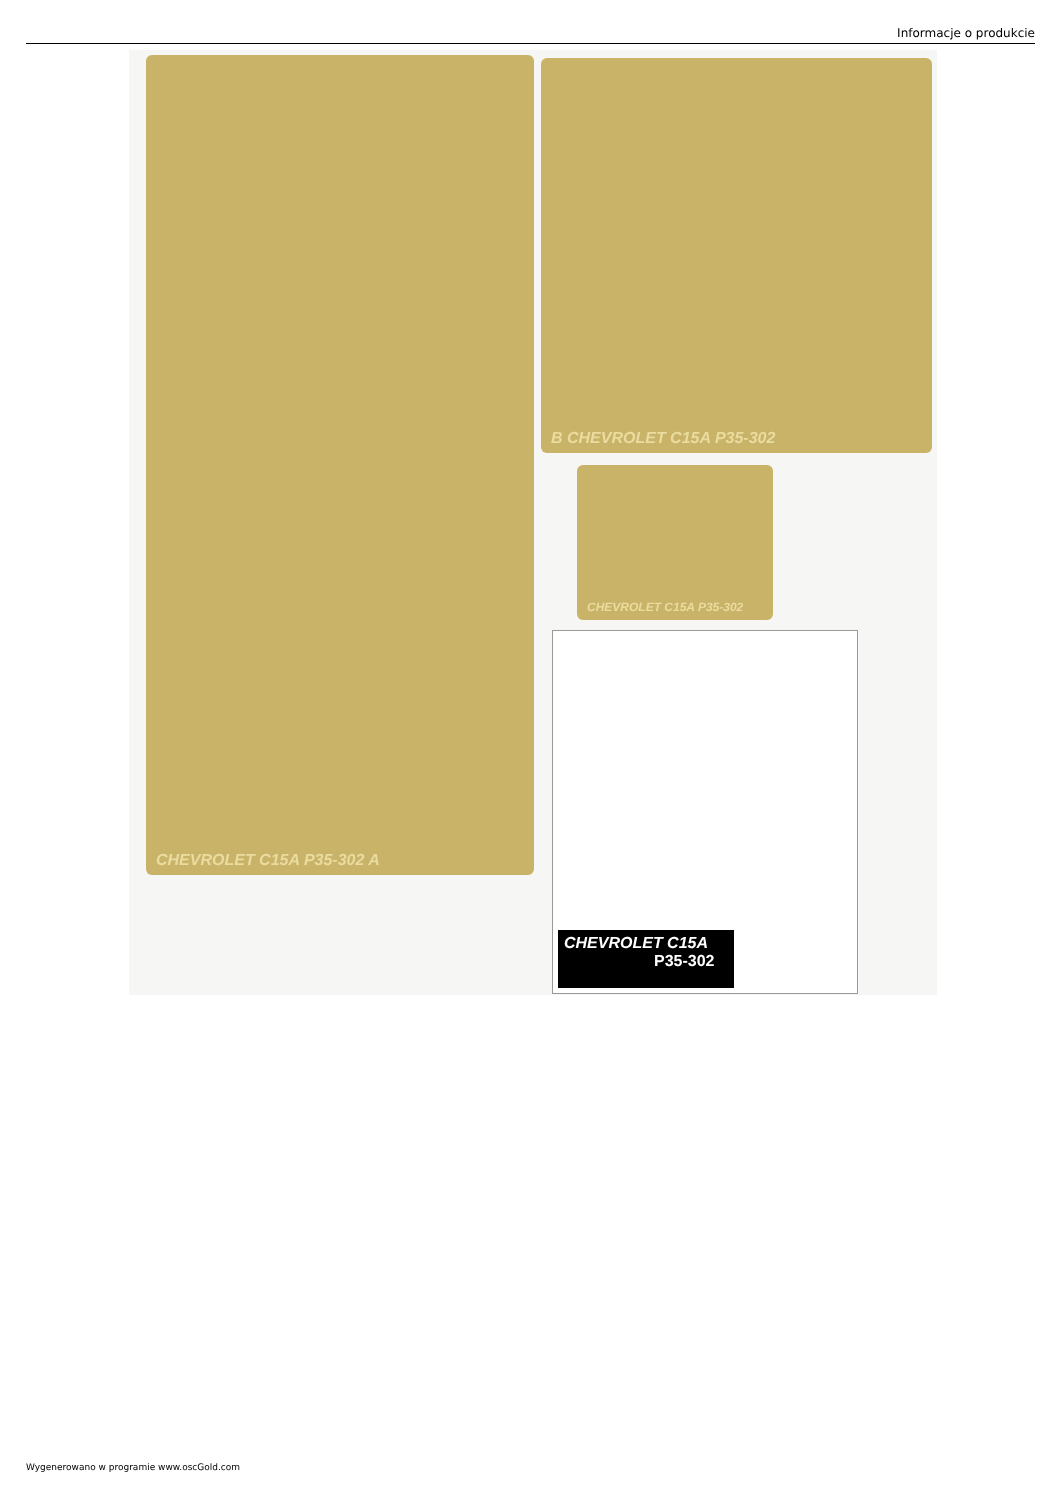Informacje o produkcie
CHEVROLET C15A P35-302 A B CHEVROLET C15A P35-302
CHEVROLET C15A P35-302
CHEVROLET C15A
P35-302
Wygenerowano w programie www.oscGold.com